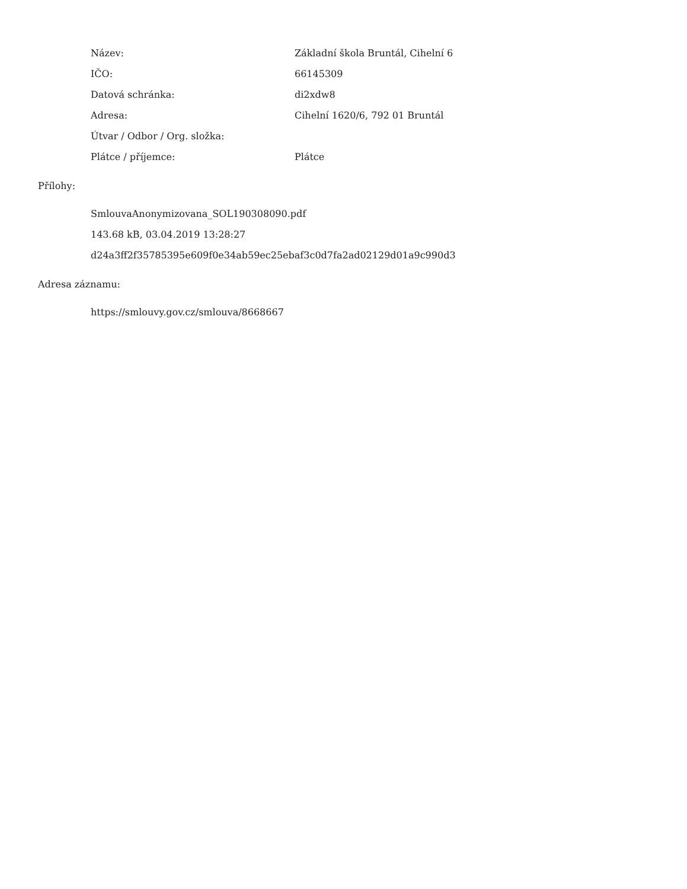| Název: | Základní škola Bruntál, Cihelní 6 |
| IČO: | 66145309 |
| Datová schránka: | di2xdw8 |
| Adresa: | Cihelní 1620/6, 792 01 Bruntál |
| Útvar / Odbor / Org. složka: | |
| Plátce / příjemce: | Plátce |
Přílohy:
SmlouvaAnonymizovana_SOL190308090.pdf
143.68 kB, 03.04.2019 13:28:27
d24a3ff2f35785395e609f0e34ab59ec25ebaf3c0d7fa2ad02129d01a9c990d3
Adresa záznamu:
https://smlouvy.gov.cz/smlouva/8668667